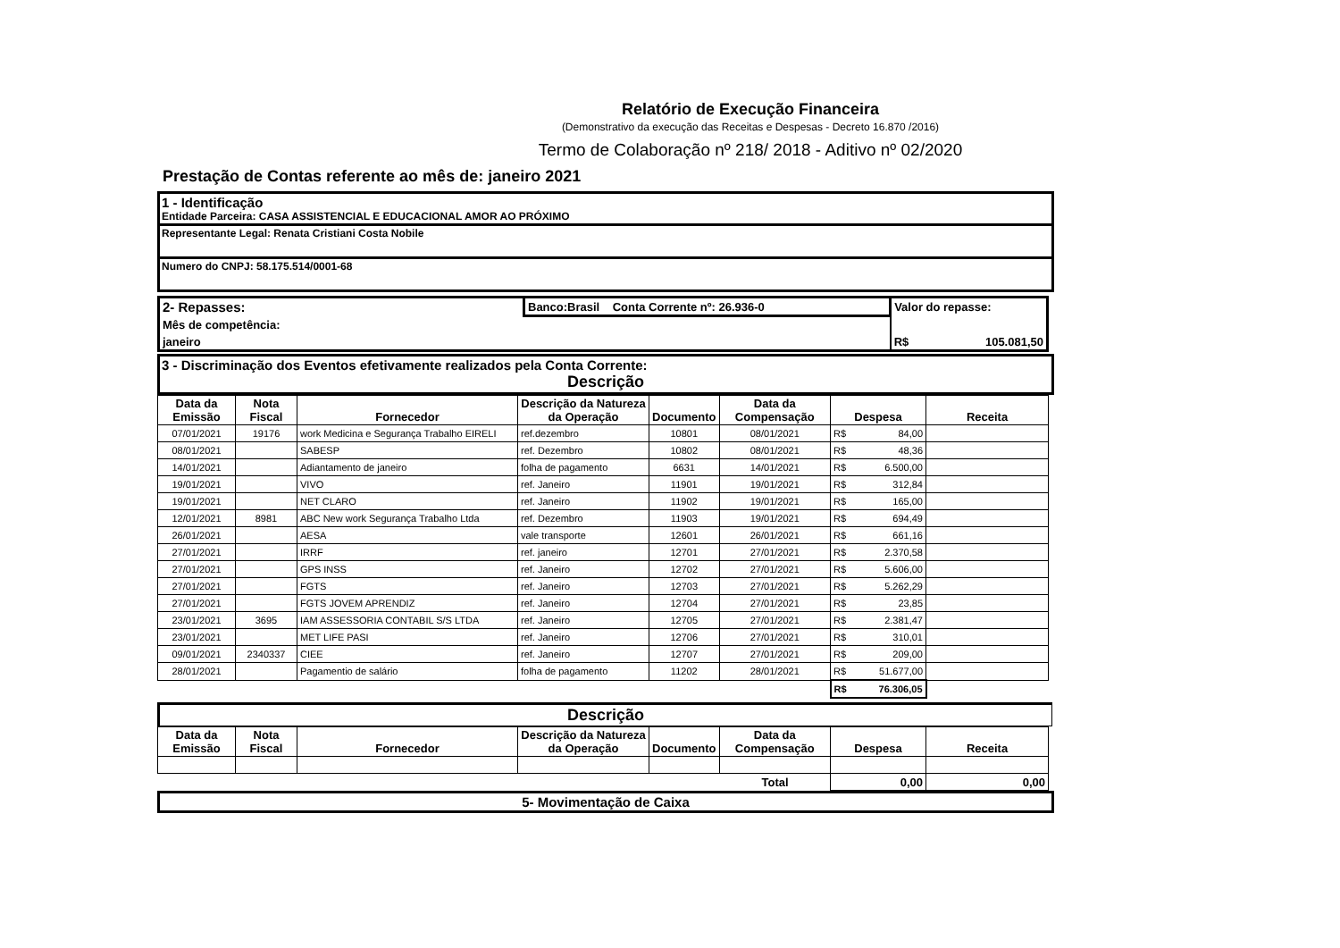Relatório de Execução Financeira
(Demonstrativo da execução das Receitas e Despesas - Decreto 16.870 /2016)
Termo de Colaboração nº 218/ 2018 - Aditivo nº 02/2020
Prestação de Contas referente ao mês de: janeiro 2021
1 - Identificação
Entidade Parceira: CASA ASSISTENCIAL E EDUCACIONAL AMOR AO PRÓXIMO
Representante Legal: Renata Cristiani Costa Nobile
Numero do CNPJ: 58.175.514/0001-68
| 2- Repasses: | Banco:Brasil Conta Corrente nº: 26.936-0 | Valor do repasse: | |
| Mês de competência: | | | |
| janeiro | | R$ | 105.081,50 |
3 - Discriminação dos Eventos efetivamente realizados pela Conta Corrente:
Descrição
| Data da Emissão | Nota Fiscal | Fornecedor | Descrição da Natureza da Operação | Documento | Data da Compensação | Despesa | Receita |
| --- | --- | --- | --- | --- | --- | --- | --- |
| 07/01/2021 | 19176 | work Medicina e Segurança Trabalho EIRELI | ref.dezembro | 10801 | 08/01/2021 | R$ 84,00 | |
| 08/01/2021 | | SABESP | ref. Dezembro | 10802 | 08/01/2021 | R$ 48,36 | |
| 14/01/2021 | | Adiantamento de janeiro | folha de pagamento | 6631 | 14/01/2021 | R$ 6.500,00 | |
| 19/01/2021 | | VIVO | ref. Janeiro | 11901 | 19/01/2021 | R$ 312,84 | |
| 19/01/2021 | | NET CLARO | ref. Janeiro | 11902 | 19/01/2021 | R$ 165,00 | |
| 12/01/2021 | 8981 | ABC New work Segurança Trabalho Ltda | ref. Dezembro | 11903 | 19/01/2021 | R$ 694,49 | |
| 26/01/2021 | | AESA | vale transporte | 12601 | 26/01/2021 | R$ 661,16 | |
| 27/01/2021 | | IRRF | ref. janeiro | 12701 | 27/01/2021 | R$ 2.370,58 | |
| 27/01/2021 | | GPS INSS | ref. Janeiro | 12702 | 27/01/2021 | R$ 5.606,00 | |
| 27/01/2021 | | FGTS | ref. Janeiro | 12703 | 27/01/2021 | R$ 5.262,29 | |
| 27/01/2021 | | FGTS JOVEM APRENDIZ | ref. Janeiro | 12704 | 27/01/2021 | R$ 23,85 | |
| 23/01/2021 | 3695 | IAM ASSESSORIA CONTABIL S/S LTDA | ref. Janeiro | 12705 | 27/01/2021 | R$ 2.381,47 | |
| 23/01/2021 | | MET LIFE PASI | ref. Janeiro | 12706 | 27/01/2021 | R$ 310,01 | |
| 09/01/2021 | 2340337 | CIEE | ref. Janeiro | 12707 | 27/01/2021 | R$ 209,00 | |
| 28/01/2021 | | Pagamentio de salário | folha de pagamento | 11202 | 28/01/2021 | R$ 51.677,00 | |
| | | | | | | R$ 76.306,05 | |
Descrição
| Data da Emissão | Nota Fiscal | Fornecedor | Descrição da Natureza da Operação | Documento | Data da Compensação | Despesa | Receita |
| --- | --- | --- | --- | --- | --- | --- | --- |
| Total | | | | | | 0,00 | 0,00 |
5- Movimentação de Caixa